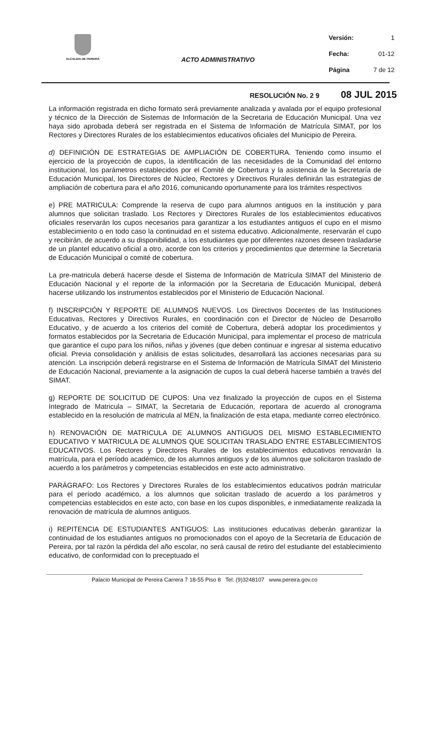ALCALDIA DE PEREIRA
ACTO ADMINISTRATIVO
Versión: 1
Fecha: 01-12
Página 7 de 12
RESOLUCIÓN No. 2 9 08 JUL 2015
La información registrada en dicho formato será previamente analizada y avalada por el equipo profesional y técnico de la Dirección de Sistemas de Información de la Secretaria de Educación Municipal. Una vez haya sido aprobada deberá ser registrada en el Sistema de Información de Matrícula SIMAT, por los Rectores y Directores Rurales de los establecimientos educativos oficiales del Municipio de Pereira.
d) DEFINICIÓN DE ESTRATEGIAS DE AMPLIACIÓN DE COBERTURA. Teniendo como insumo el ejercicio de la proyección de cupos, la identificación de las necesidades de la Comunidad del entorno institucional, los parámetros establecidos por el Comité de Cobertura y la asistencia de la Secretaría de Educación Municipal, los Directores de Núcleo, Rectores y Directivos Rurales definirán las estrategias de ampliación de cobertura para el año 2016, comunicando oportunamente para los trámites respectivos
e) PRE MATRICULA: Comprende la reserva de cupo para alumnos antiguos en la institución y para alumnos que solicitan traslado. Los Rectores y Directores Rurales de los establecimientos educativos oficiales reservarán los cupos necesarios para garantizar a los estudiantes antiguos el cupo en el mismo establecimiento o en todo caso la continuidad en el sistema educativo. Adicionalmente, reservarán el cupo y recibirán, de acuerdo a su disponibilidad, a los estudiantes que por diferentes razones deseen trasladarse de un plantel educativo oficial a otro, acorde con los criterios y procedimientos que determine la Secretaria de Educación Municipal o comité de cobertura.
La pre-matricula deberá hacerse desde el Sistema de Información de Matrícula SIMAT del Ministerio de Educación Nacional y el reporte de la información por la Secretaria de Educación Municipal, deberá hacerse utilizando los instrumentos establecidos por el Ministerio de Educación Nacional.
f) INSCRIPCIÓN Y REPORTE DE ALUMNOS NUEVOS. Los Directivos Docentes de las Instituciones Educativas, Rectores y Directivos Rurales, en coordinación con el Director de Núcleo de Desarrollo Educativo, y de acuerdo a los criterios del comité de Cobertura, deberá adoptar los procedimientos y formatos establecidos por la Secretaria de Educación Municipal, para implementar el proceso de matrícula que garantice el cupo para los niños, niñas y jóvenes (que deben continuar e ingresar al sistema educativo oficial. Previa consolidación y análisis de estas solicitudes, desarrollará las acciones necesarias para su atención. La inscripción deberá registrarse en el Sistema de Información de Matrícula SIMAT del Ministerio de Educación Nacional, previamente a la asignación de cupos la cual deberá hacerse también a través del SIMAT.
g) REPORTE DE SOLICITUD DE CUPOS: Una vez finalizado la proyección de cupos en el Sistema Integrado de Matricula – SIMAT, la Secretaria de Educación, reportara de acuerdo al cronograma establecido en la resolución de matricula al MEN, la finalización de esta etapa, mediante correo electrónico.
h) RENOVACIÓN DE MATRICULA DE ALUMNOS ANTIGUOS DEL MISMO ESTABLECIMIENTO EDUCATIVO Y MATRICULA DE ALUMNOS QUE SOLICITAN TRASLADO ENTRE ESTABLECIMIENTOS EDUCATIVOS. Los Rectores y Directores Rurales de los establecimientos educativos renovarán la matrícula, para el período académico, de los alumnos antiguos y de los alumnos que solicitaron traslado de acuerdo a los parámetros y competencias establecidos en este acto administrativo.
PARÁGRAFO: Los Rectores y Directores Rurales de los establecimientos educativos podrán matricular para el período académico, a los alumnos que solicitan traslado de acuerdo a los parámetros y competencias establecidos en este acto, con base en los cupos disponibles, e inmediatamente realizada la renovación de matrícula de alumnos antiguos.
i) REPITENCIA DE ESTUDIANTES ANTIGUOS: Las instituciones educativas deberán garantizar la continuidad de los estudiantes antiguos no promocionados con el apoyo de la Secretaría de Educación de Pereira, por tal razón la pérdida del año escolar, no será causal de retiro del estudiante del establecimiento educativo, de conformidad con lo preceptuado el
Palacio Municipal de Pereira Carrera 7 18-55 Piso 8 Tel: (9)3248107 www.pereira.gov.co